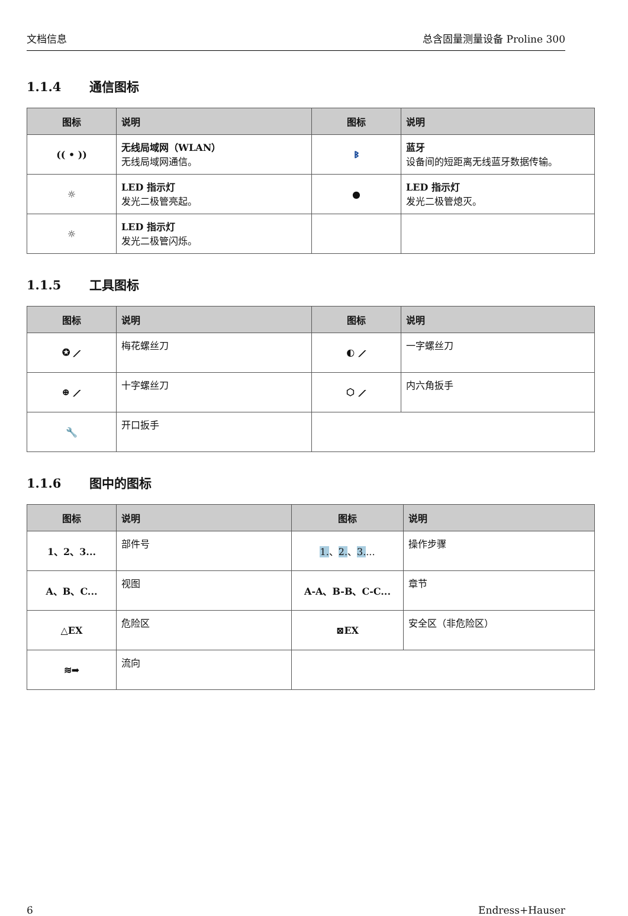文档信息 总含固量测量设备 Proline 300
1.1.4 通信图标
| 图标 | 说明 | 图标 | 说明 |
| --- | --- | --- | --- |
| (( • )) | 无线局域网（WLAN） 无线局域网通信。 | ᛒ | 蓝牙 设备间的短距离无线蓝牙数据传输。 |
| ☼ | LED 指示灯 发光二极管亮起。 | ● | LED 指示灯 发光二极管熄灭。 |
| ☼ | LED 指示灯 发光二极管闪烁。 | | |
1.1.5 工具图标
| 图标 | 说明 | 图标 | 说明 |
| --- | --- | --- | --- |
| ✪ ⟋ | 梅花螺丝刀 | ◐ ⟋ | 一字螺丝刀 |
| ⊕ ⟋ | 十字螺丝刀 | ⬡ ⟋ | 内六角扳手 |
| 🔧 | 开口扳手 | | |
1.1.6 图中的图标
| 图标 | 说明 | 图标 | 说明 |
| --- | --- | --- | --- |
| 1、2、3... | 部件号 | 1. 、 2. 、 3. ... | 操作步骤 |
| A、B、C... | 视图 | A-A、B-B、C-C... | 章节 |
| △EX | 危险区 | ⊠EX | 安全区（非危险区） |
| ≋➡ | 流向 | | |
6 Endress+Hauser